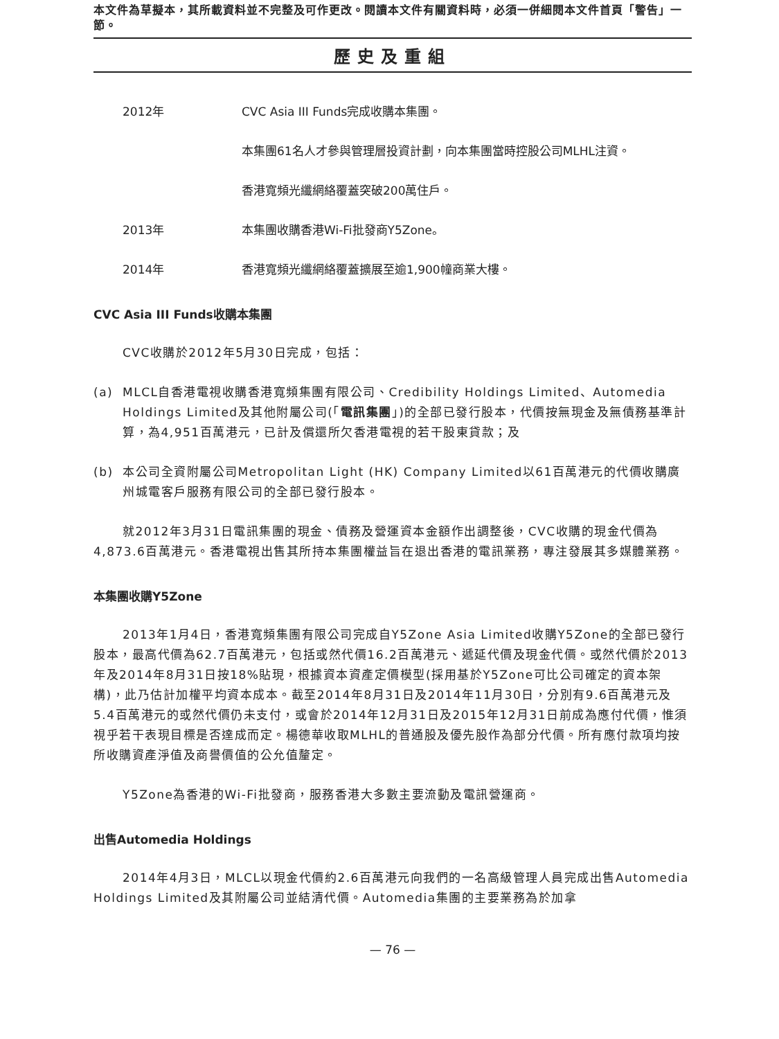本文件為草擬本，其所載資料並不完整及可作更改。閱讀本文件有關資料時，必須一併細閱本文件首頁「警告」一節。
歷史及重組
2012年 CVC Asia III Funds完成收購本集團。
本集團61名人才參與管理層投資計劃，向本集團當時控股公司MLHL注資。
香港寬頻光纖網絡覆蓋突破200萬住戶。
2013年 本集團收購香港Wi-Fi批發商Y5Zone。
2014年 香港寬頻光纖網絡覆蓋擴展至逾1,900幢商業大樓。
CVC Asia III Funds收購本集團
CVC收購於2012年5月30日完成，包括：
(a) MLCL自香港電視收購香港寬頻集團有限公司、Credibility Holdings Limited、Automedia Holdings Limited及其他附屬公司(「電訊集團」)的全部已發行股本，代價按無現金及無債務基準計算，為4,951百萬港元，已計及償還所欠香港電視的若干股東貸款；及
(b) 本公司全資附屬公司Metropolitan Light (HK) Company Limited以61百萬港元的代價收購廣州城電客戶服務有限公司的全部已發行股本。
就2012年3月31日電訊集團的現金、債務及營運資本金額作出調整後，CVC收購的現金代價為4,873.6百萬港元。香港電視出售其所持本集團權益旨在退出香港的電訊業務，專注發展其多媒體業務。
本集團收購Y5Zone
2013年1月4日，香港寬頻集團有限公司完成自Y5Zone Asia Limited收購Y5Zone的全部已發行股本，最高代價為62.7百萬港元，包括或然代價16.2百萬港元、遞延代價及現金代價。或然代價於2013年及2014年8月31日按18%貼現，根據資本資產定價模型(採用基於Y5Zone可比公司確定的資本架構)，此乃估計加權平均資本成本。截至2014年8月31日及2014年11月30日，分別有9.6百萬港元及5.4百萬港元的或然代價仍未支付，或會於2014年12月31日及2015年12月31日前成為應付代價，惟須視乎若干表現目標是否達成而定。楊德華收取MLHL的普通股及優先股作為部分代價。所有應付款項均按所收購資產淨值及商譽價值的公允值釐定。
Y5Zone為香港的Wi-Fi批發商，服務香港大多數主要流動及電訊營運商。
出售Automedia Holdings
2014年4月3日，MLCL以現金代價約2.6百萬港元向我們的一名高級管理人員完成出售Automedia Holdings Limited及其附屬公司並結清代價。Automedia集團的主要業務為於加拿
— 76 —